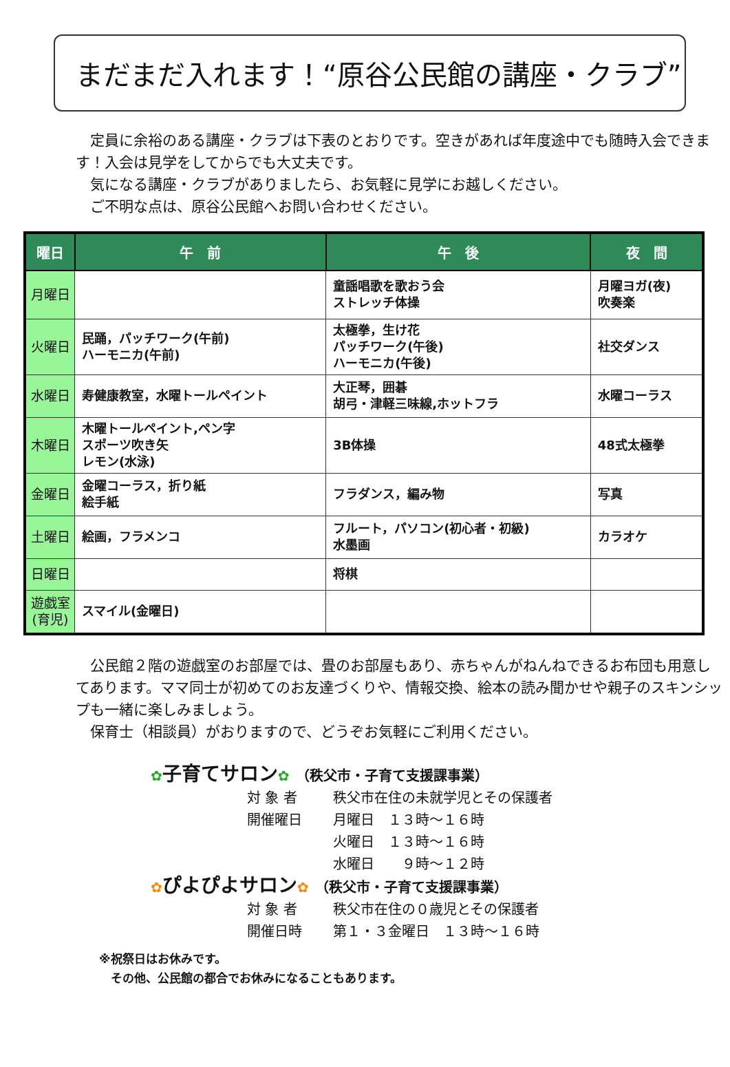まだまだ入れます！“原谷公民館の講座・クラブ”
　定員に余裕のある講座・クラブは下表のとおりです。空きがあれば年度途中でも随時入会できます！入会は見学をしてからでも大丈夫です。
　気になる講座・クラブがありましたら、お気軽に見学にお越しください。
　ご不明な点は、原谷公民館へお問い合わせください。
| 曜日 | 午 前 | 午 後 | 夜 間 |
| --- | --- | --- | --- |
| 月曜日 | | 童謡唱歌を歌おう会 ストレッチ体操 | 月曜ヨガ(夜) 吹奏楽 |
| 火曜日 | 民踊，パッチワーク(午前) ハーモニカ(午前) | 太極拳，生け花 パッチワーク(午後) ハーモニカ(午後) | 社交ダンス |
| 水曜日 | 寿健康教室，水曜トールペイント | 大正琴，囲碁 胡弓・津軽三味線,ホットフラ | 水曜コーラス |
| 木曜日 | 木曜トールペイント,ペン字 スポーツ吹き矢 レモン(水泳) | 3B体操 | 48式太極拳 |
| 金曜日 | 金曜コーラス，折り紙 絵手紙 | フラダンス，編み物 | 写真 |
| 土曜日 | 絵画，フラメンコ | フルート，パソコン(初心者・初級) 水墨画 | カラオケ |
| 日曜日 | | 将棋 | |
| 遊戯室 (育児) | スマイル(金曜日) | | |
　公民館２階の遊戯室のお部屋では、畳のお部屋もあり、赤ちゃんがねんねできるお布団も用意してあります。ママ同士が初めてのお友達づくりや、情報交換、絵本の読み聞かせや親子のスキンシップも一緒に楽しみましょう。
　保育士（相談員）がおりますので、どうぞお気軽にご利用ください。
✿子育てサロン✿ （秩父市・子育て支援課事業）
対 象 者 秩父市在住の未就学児とその保護者
開催曜日 月曜日　１３時～１６時
火曜日　１３時～１６時
水曜日　　９時～１２時
✿ぴよぴよサロン✿ （秩父市・子育て支援課事業）
対 象 者 秩父市在住の０歳児とその保護者
開催日時 第１・３金曜日　１３時～１６時
※祝祭日はお休みです。
　その他、公民館の都合でお休みになることもあります。